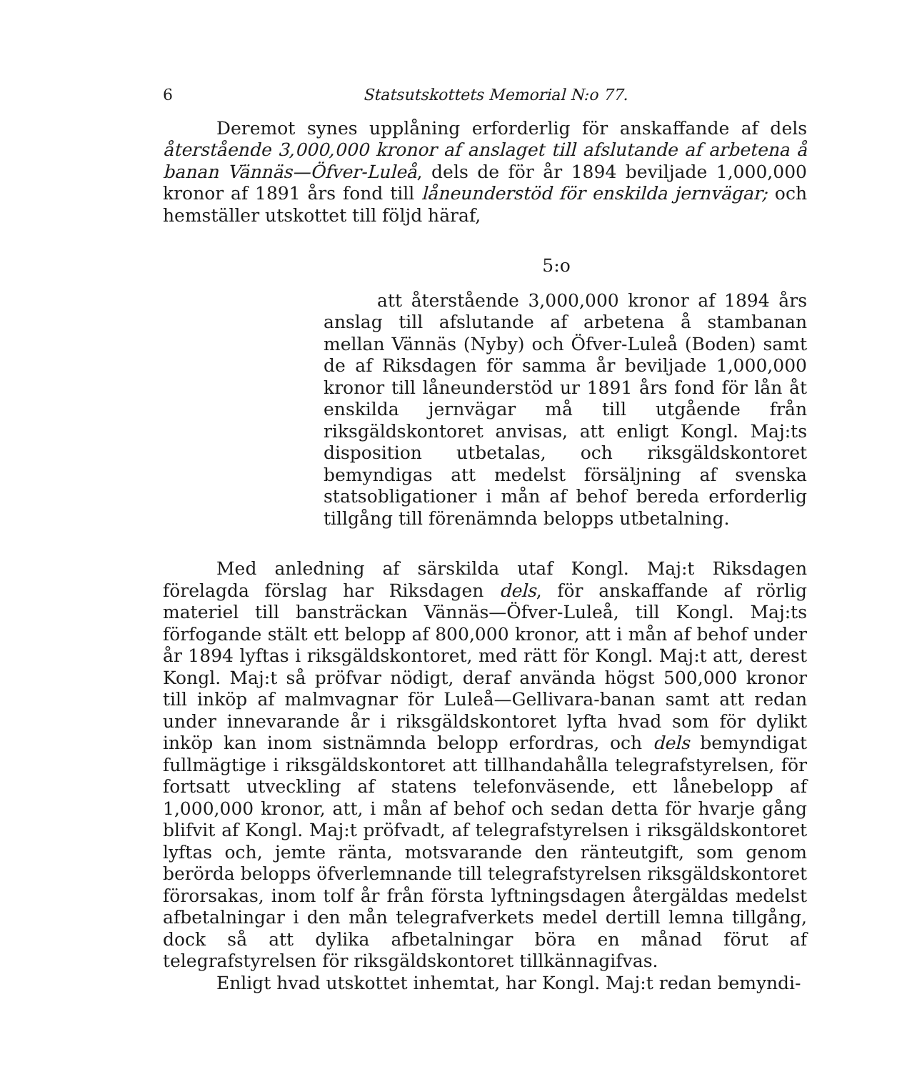6 Statsutskottets Memorial N:o 77.
Deremot synes upplåning erforderlig för anskaffande af dels återstående 3,000,000 kronor af anslaget till afslutande af arbetena å banan Vännäs—Öfver-Luleå, dels de för år 1894 beviljade 1,000,000 kronor af 1891 års fond till låneunderstöd för enskilda jernvägar; och hemställer utskottet till följd häraf,
5:o
att återstående 3,000,000 kronor af 1894 års anslag till afslutande af arbetena å stambanan mellan Vännäs (Nyby) och Öfver-Luleå (Boden) samt de af Riksdagen för samma år beviljade 1,000,000 kronor till låneunderstöd ur 1891 års fond för lån åt enskilda jernvägar må till utgående från riksgäldskontoret anvisas, att enligt Kongl. Maj:ts disposition utbetalas, och riksgäldskontoret bemyndigas att medelst försäljning af svenska statsobligationer i mån af behof bereda erforderlig tillgång till förenämnda belopps utbetalning.
Med anledning af särskilda utaf Kongl. Maj:t Riksdagen förelagda förslag har Riksdagen dels, för anskaffande af rörlig materiel till bansträckan Vännäs—Öfver-Luleå, till Kongl. Maj:ts förfogande stält ett belopp af 800,000 kronor, att i mån af behof under år 1894 lyftas i riksgäldskontoret, med rätt för Kongl. Maj:t att, derest Kongl. Maj:t så pröfvar nödigt, deraf använda högst 500,000 kronor till inköp af malmvagnar för Luleå—Gellivara-banan samt att redan under innevarande år i riksgäldskontoret lyfta hvad som för dylikt inköp kan inom sistnämnda belopp erfordras, och dels bemyndigat fullmägtige i riksgäldskontoret att tillhandahålla telegrafstyrelsen, för fortsatt utveckling af statens telefonväsende, ett lånebelopp af 1,000,000 kronor, att, i mån af behof och sedan detta för hvarje gång blifvit af Kongl. Maj:t pröfvadt, af telegrafstyrelsen i riksgäldskontoret lyftas och, jemte ränta, motsvarande den ränteutgift, som genom berörda belopps öfverlemnande till telegrafstyrelsen riksgäldskontoret förorsakas, inom tolf år från första lyftningsdagen återgäldas medelst afbetalningar i den mån telegrafverkets medel dertill lemna tillgång, dock så att dylika afbetalningar böra en månad förut af telegrafstyrelsen för riksgäldskontoret tillkännagifvas.
Enligt hvad utskottet inhemtat, har Kongl. Maj:t redan bemyndi-